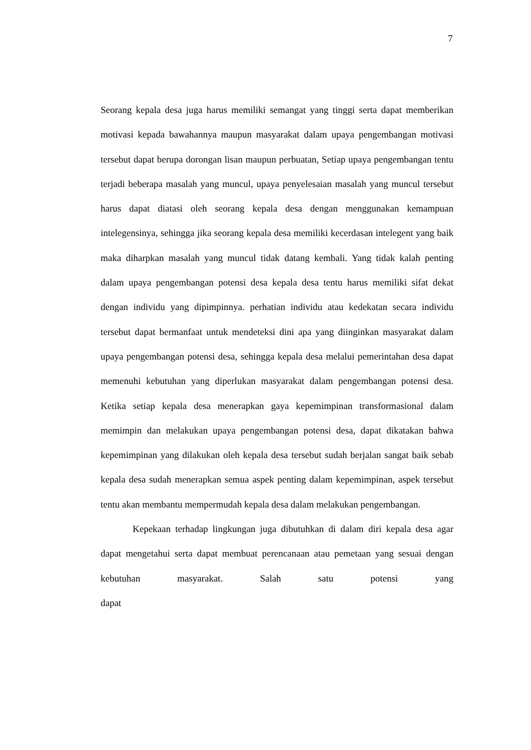7
Seorang kepala desa juga harus memiliki semangat yang tinggi serta dapat memberikan motivasi kepada bawahannya maupun masyarakat dalam upaya pengembangan motivasi tersebut dapat berupa dorongan lisan maupun perbuatan, Setiap upaya pengembangan tentu terjadi beberapa masalah yang muncul, upaya penyelesaian masalah yang muncul tersebut harus dapat diatasi oleh seorang kepala desa dengan menggunakan kemampuan intelegensinya, sehingga jika seorang kepala desa memiliki kecerdasan intelegent yang baik maka diharpkan masalah yang muncul tidak datang kembali. Yang tidak kalah penting dalam upaya pengembangan potensi desa kepala desa tentu harus memiliki sifat dekat dengan individu yang dipimpinnya. perhatian individu atau kedekatan secara individu tersebut dapat bermanfaat untuk mendeteksi dini apa yang diinginkan masyarakat dalam upaya pengembangan potensi desa, sehingga kepala desa melalui pemerintahan desa dapat memenuhi kebutuhan yang diperlukan masyarakat dalam pengembangan potensi desa. Ketika setiap kepala desa menerapkan gaya kepemimpinan transformasional dalam memimpin dan melakukan upaya pengembangan potensi desa, dapat dikatakan bahwa kepemimpinan yang dilakukan oleh kepala desa tersebut sudah berjalan sangat baik sebab kepala desa sudah menerapkan semua aspek penting dalam kepemimpinan, aspek tersebut tentu akan membantu mempermudah kepala desa dalam melakukan pengembangan.
Kepekaan terhadap lingkungan juga dibutuhkan di dalam diri kepala desa agar dapat mengetahui serta dapat membuat perencanaan atau pemetaan yang sesuai dengan kebutuhan masyarakat. Salah satu potensi yang dapat